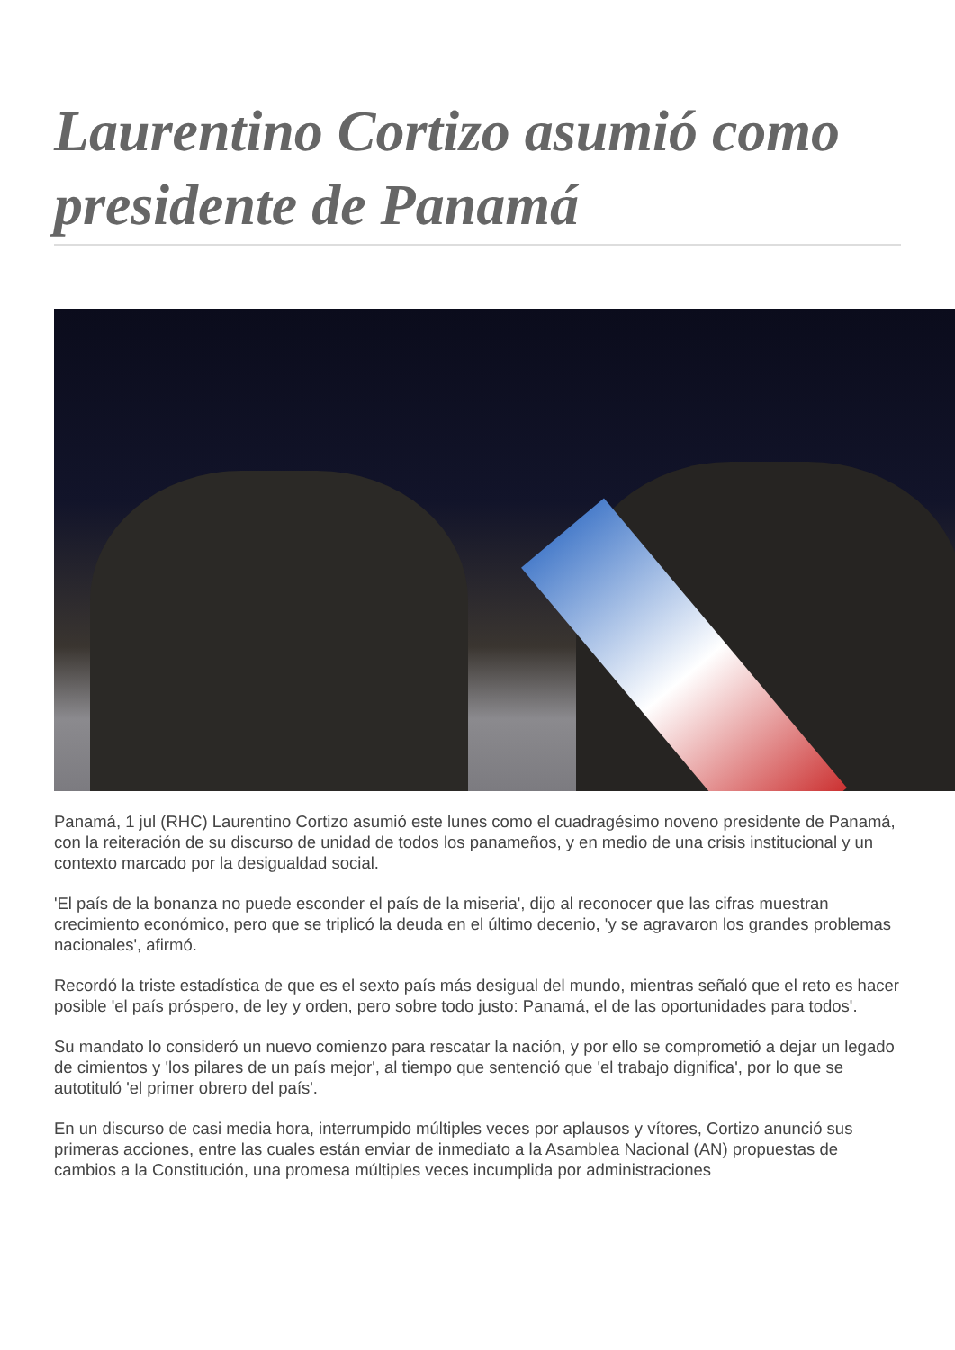Laurentino Cortizo asumió como presidente de Panamá
Panamá, 1 jul (RHC) Laurentino Cortizo asumió este lunes como el cuadragésimo noveno presidente de Panamá, con la reiteración de su discurso de unidad de todos los panameños, y en medio de una crisis institucional y un contexto marcado por la desigualdad social.
'El país de la bonanza no puede esconder el país de la miseria', dijo al reconocer que las cifras muestran crecimiento económico, pero que se triplicó la deuda en el último decenio, 'y se agravaron los grandes problemas nacionales', afirmó.
Recordó la triste estadística de que es el sexto país más desigual del mundo, mientras señaló que el reto es hacer posible 'el país próspero, de ley y orden, pero sobre todo justo: Panamá, el de las oportunidades para todos'.
Su mandato lo consideró un nuevo comienzo para rescatar la nación, y por ello se comprometió a dejar un legado de cimientos y 'los pilares de un país mejor', al tiempo que sentenció que 'el trabajo dignifica', por lo que se autotituló 'el primer obrero del país'.
En un discurso de casi media hora, interrumpido múltiples veces por aplausos y vítores, Cortizo anunció sus primeras acciones, entre las cuales están enviar de inmediato a la Asamblea Nacional (AN) propuestas de cambios a la Constitución, una promesa múltiples veces incumplida por administraciones